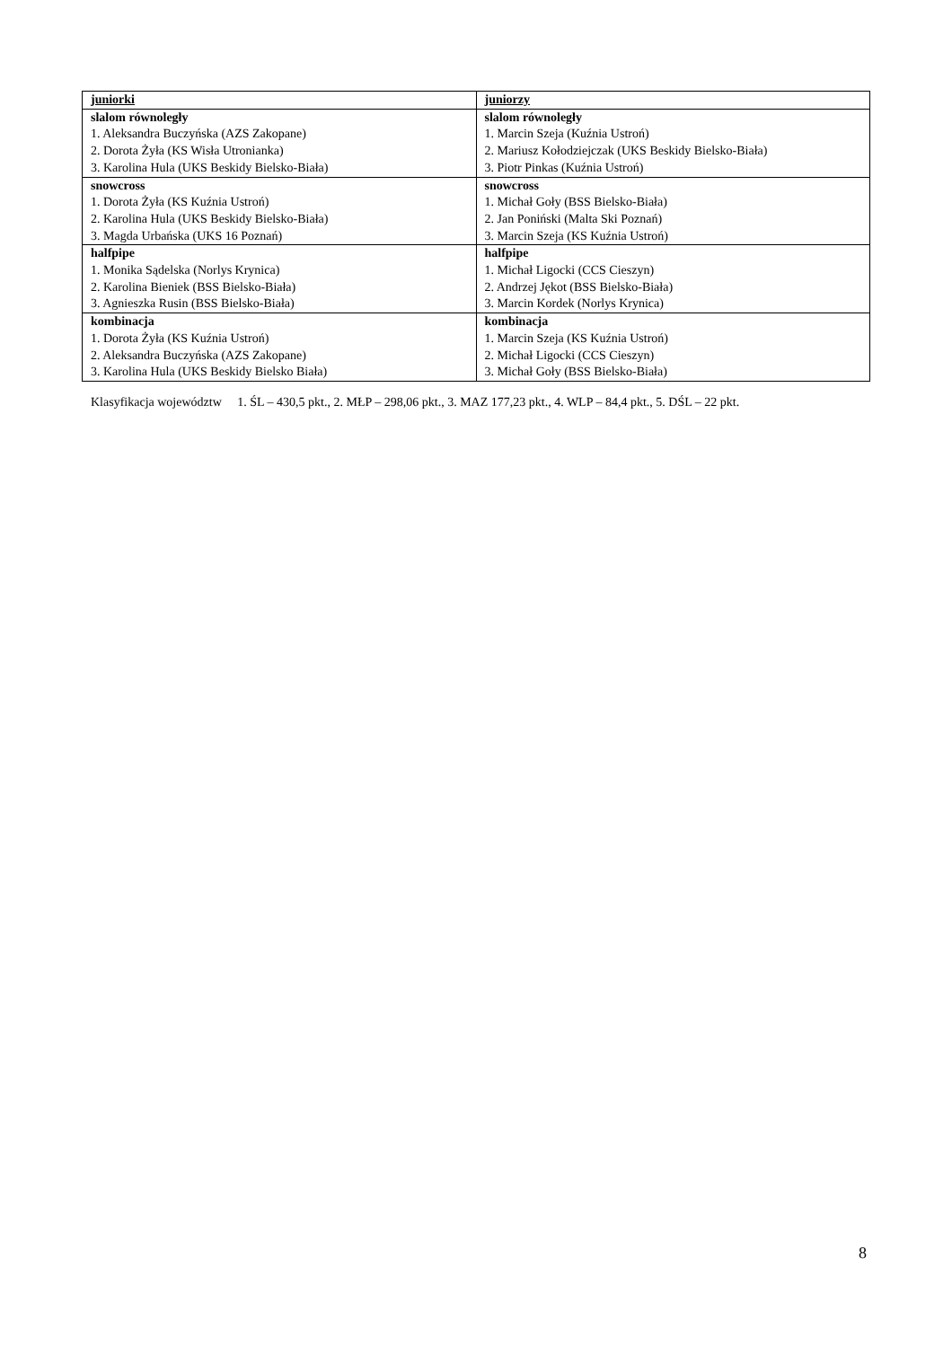| juniorki | juniorzy |
| slalom równoległy 1. Aleksandra Buczyńska (AZS Zakopane) 2. Dorota Żyła (KS Wisła Utronianka) 3. Karolina Hula (UKS Beskidy Bielsko-Biała) | slalom równoległy 1. Marcin Szeja (Kuźnia Ustroń) 2. Mariusz Kołodziejczak (UKS Beskidy Bielsko-Biała) 3. Piotr Pinkas (Kuźnia Ustroń) |
| snowcross 1. Dorota Żyła (KS Kuźnia Ustroń) 2. Karolina Hula (UKS Beskidy Bielsko-Biała) 3. Magda Urbańska (UKS 16 Poznań) | snowcross 1. Michał Goły (BSS Bielsko-Biała) 2. Jan Poniński (Malta Ski Poznań) 3. Marcin Szeja (KS Kuźnia Ustroń) |
| halfpipe 1. Monika Sądelska (Norlys Krynica) 2. Karolina Bieniek (BSS Bielsko-Biała) 3. Agnieszka Rusin (BSS Bielsko-Biała) | halfpipe 1. Michał Ligocki (CCS Cieszyn) 2. Andrzej Jękot (BSS Bielsko-Biała) 3. Marcin Kordek (Norlys Krynica) |
| kombinacja 1. Dorota Żyła (KS Kuźnia Ustroń) 2. Aleksandra Buczyńska (AZS Zakopane) 3. Karolina Hula (UKS Beskidy Bielsko Biała) | kombinacja 1. Marcin Szeja (KS Kuźnia Ustroń) 2. Michał Ligocki (CCS Cieszyn) 3. Michał Goły (BSS Bielsko-Biała) |
Klasyfikacja województw 1. ŚL – 430,5 pkt., 2. MŁP – 298,06 pkt., 3. MAZ 177,23 pkt., 4. WLP – 84,4 pkt., 5. DŚL – 22 pkt.
8